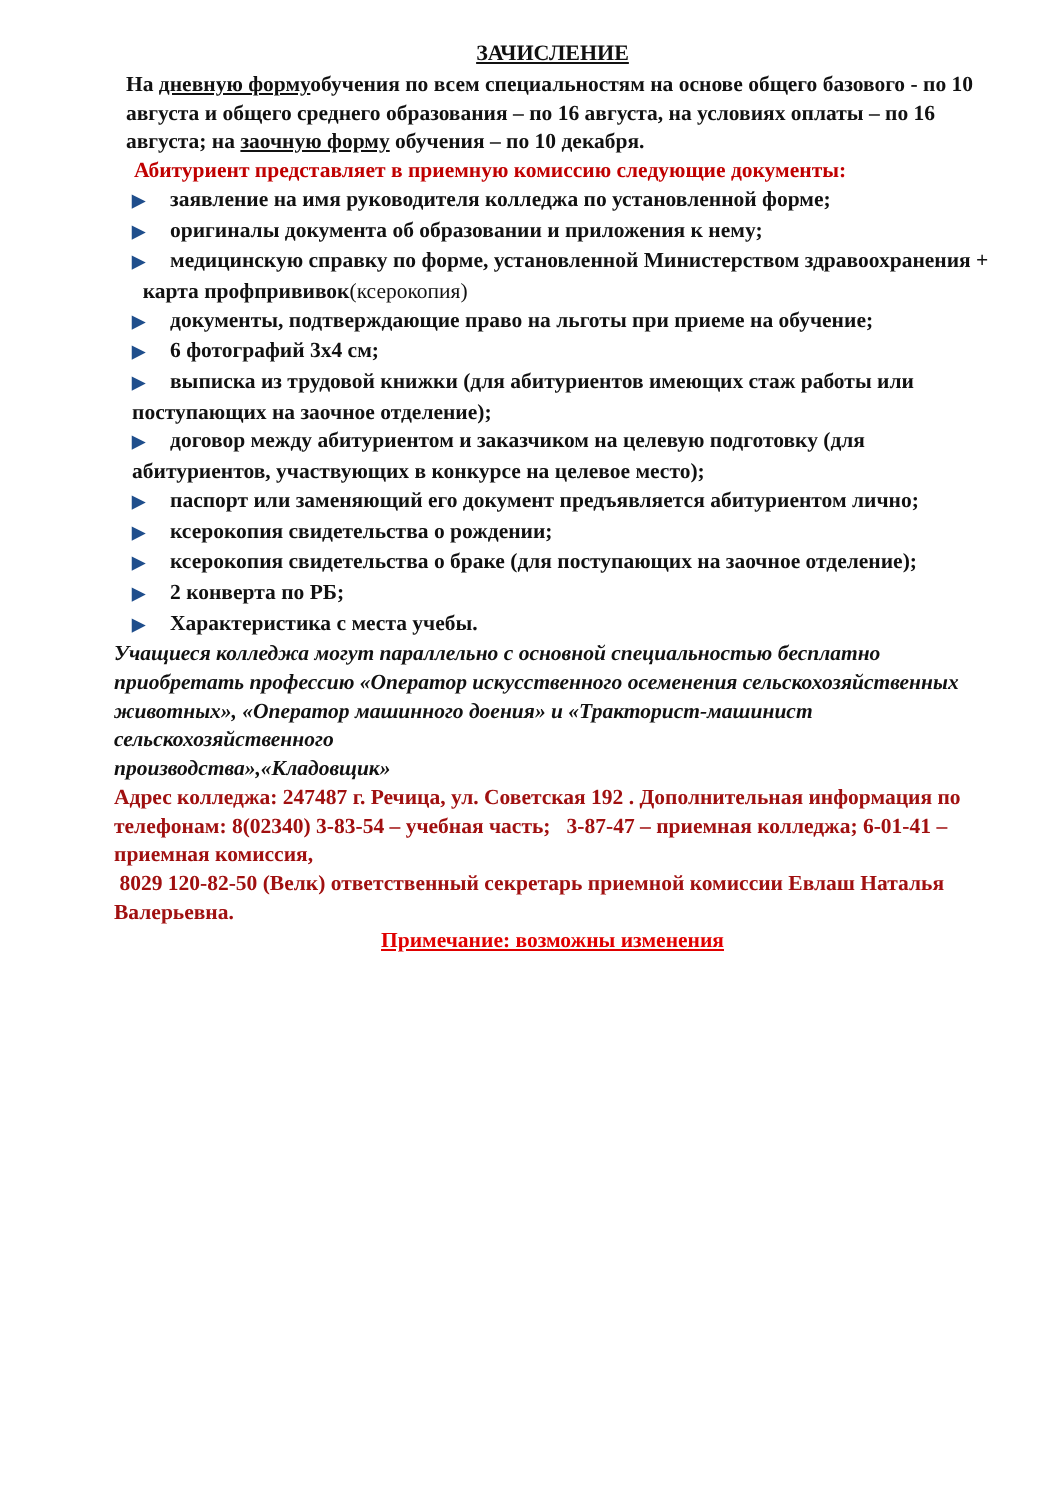ЗАЧИСЛЕНИЕ
На дневную формуобучения по всем специальностям на основе общего базового - по 10 августа и общего среднего образования – по 16 августа, на условиях оплаты – по 16 августа; на заочную форму обучения – по 10 декабря.
Абитуриент представляет в приемную комиссию следующие документы:
▶ заявление на имя руководителя колледжа по установленной форме;
▶ оригиналы документа об образовании и приложения к нему;
▶ медицинскую справку по форме, установленной Министерством здравоохранения + карта профпрививок(ксерокопия)
▶ документы, подтверждающие право на льготы при приеме на обучение;
▶ 6 фотографий 3х4 см;
▶ выписка из трудовой книжки (для абитуриентов имеющих стаж работы или поступающих на заочное отделение);
▶ договор между абитуриентом и заказчиком на целевую подготовку (для абитуриентов, участвующих в конкурсе на целевое место);
▶ паспорт или заменяющий его документ предъявляется абитуриентом лично;
▶ ксерокопия свидетельства о рождении;
▶ ксерокопия свидетельства о браке (для поступающих на заочное отделение);
▶ 2 конверта по РБ;
▶ Характеристика с места учебы.
Учащиеся колледжа могут параллельно с основной специальностью бесплатно приобретать профессию «Оператор искусственного осеменения сельскохозяйственных животных», «Оператор машинного доения» и «Тракторист-машинист сельскохозяйственного
производства»,«Кладовщик»
Адрес колледжа: 247487 г. Речица, ул. Советская 192 . Дополнительная информация по телефонам: 8(02340) 3-83-54 – учебная часть; 3-87-47 – приемная колледжа; 6-01-41 – приемная комиссия,
8029 120-82-50 (Велк) ответственный секретарь приемной комиссии Евлаш Наталья Валерьевна.
Примечание: возможны изменения